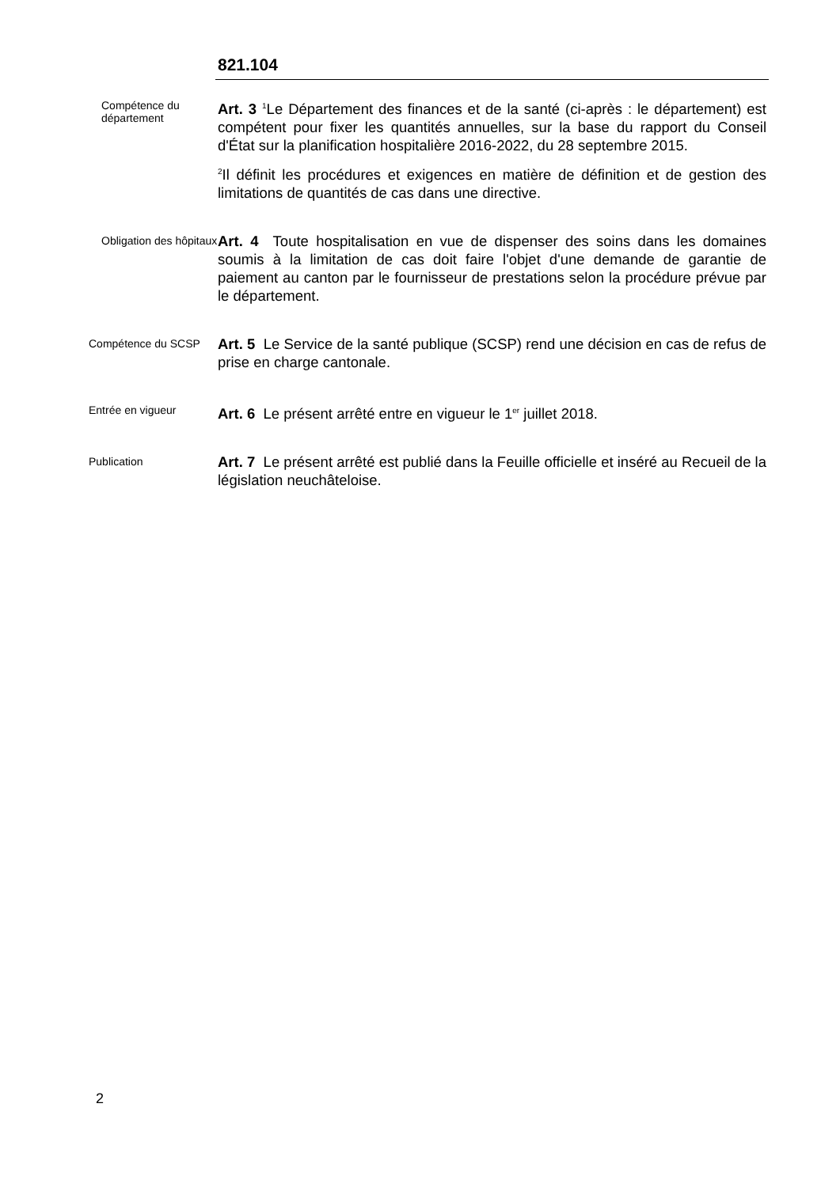821.104
Compétence du département
Art. 3 <sup>1</sup>Le Département des finances et de la santé (ci-après : le département) est compétent pour fixer les quantités annuelles, sur la base du rapport du Conseil d'État sur la planification hospitalière 2016-2022, du 28 septembre 2015.
<sup>2</sup> Il définit les procédures et exigences en matière de définition et de gestion des limitations de quantités de cas dans une directive.
Obligation des hôpitaux
Art. 4 Toute hospitalisation en vue de dispenser des soins dans les domaines soumis à la limitation de cas doit faire l'objet d'une demande de garantie de paiement au canton par le fournisseur de prestations selon la procédure prévue par le département.
Compétence du SCSP
Art. 5 Le Service de la santé publique (SCSP) rend une décision en cas de refus de prise en charge cantonale.
Entrée en vigueur
Art. 6 Le présent arrêté entre en vigueur le 1<sup>er</sup> juillet 2018.
Publication
Art. 7 Le présent arrêté est publié dans la Feuille officielle et inséré au Recueil de la législation neuchâteloise.
2